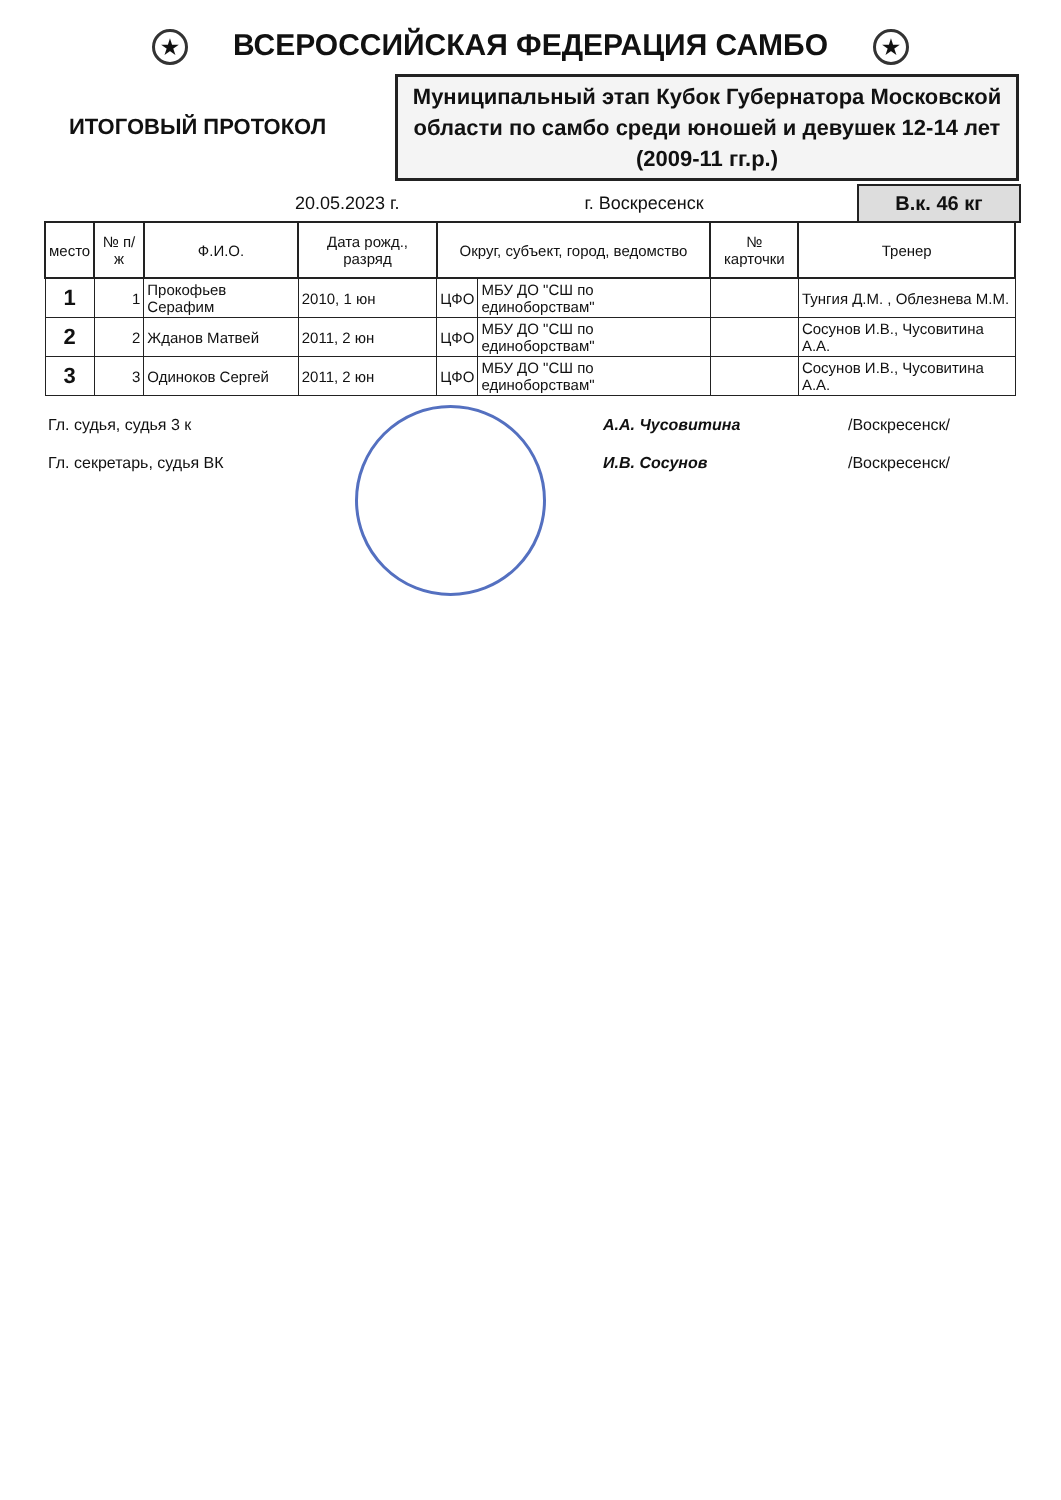★ ВСЕРОССИЙСКАЯ ФЕДЕРАЦИЯ САМБО ★
ИТОГОВЫЙ ПРОТОКОЛ
Муниципальный этап Кубок Губернатора Московской области по самбо среди юношей и девушек 12-14 лет (2009-11 гг.р.)
20.05.2023 г. г. Воскресенск В.к. 46 кг
| место | № п/ж | Ф.И.О. | Дата рожд., разряд | Округ, субъект, город, ведомство | | № карточки | Тренер |
| --- | --- | --- | --- | --- | --- | --- | --- |
| 1 | 1 | Прокофьев Серафим | 2010, 1 юн | ЦФО | МБУ ДО "СШ по единоборствам" | | Тунгия Д.М. , Облезнева М.М. |
| 2 | 2 | Жданов Матвей | 2011, 2 юн | ЦФО | МБУ ДО "СШ по единоборствам" | | Сосунов И.В., Чусовитина А.А. |
| 3 | 3 | Одиноков Сергей | 2011, 2 юн | ЦФО | МБУ ДО "СШ по единоборствам" | | Сосунов И.В., Чусовитина А.А. |
Гл. судья, судья 3 к А.А. Чусовитина /Воскресенск/
Гл. секретарь, судья ВК И.В. Сосунов /Воскресенск/